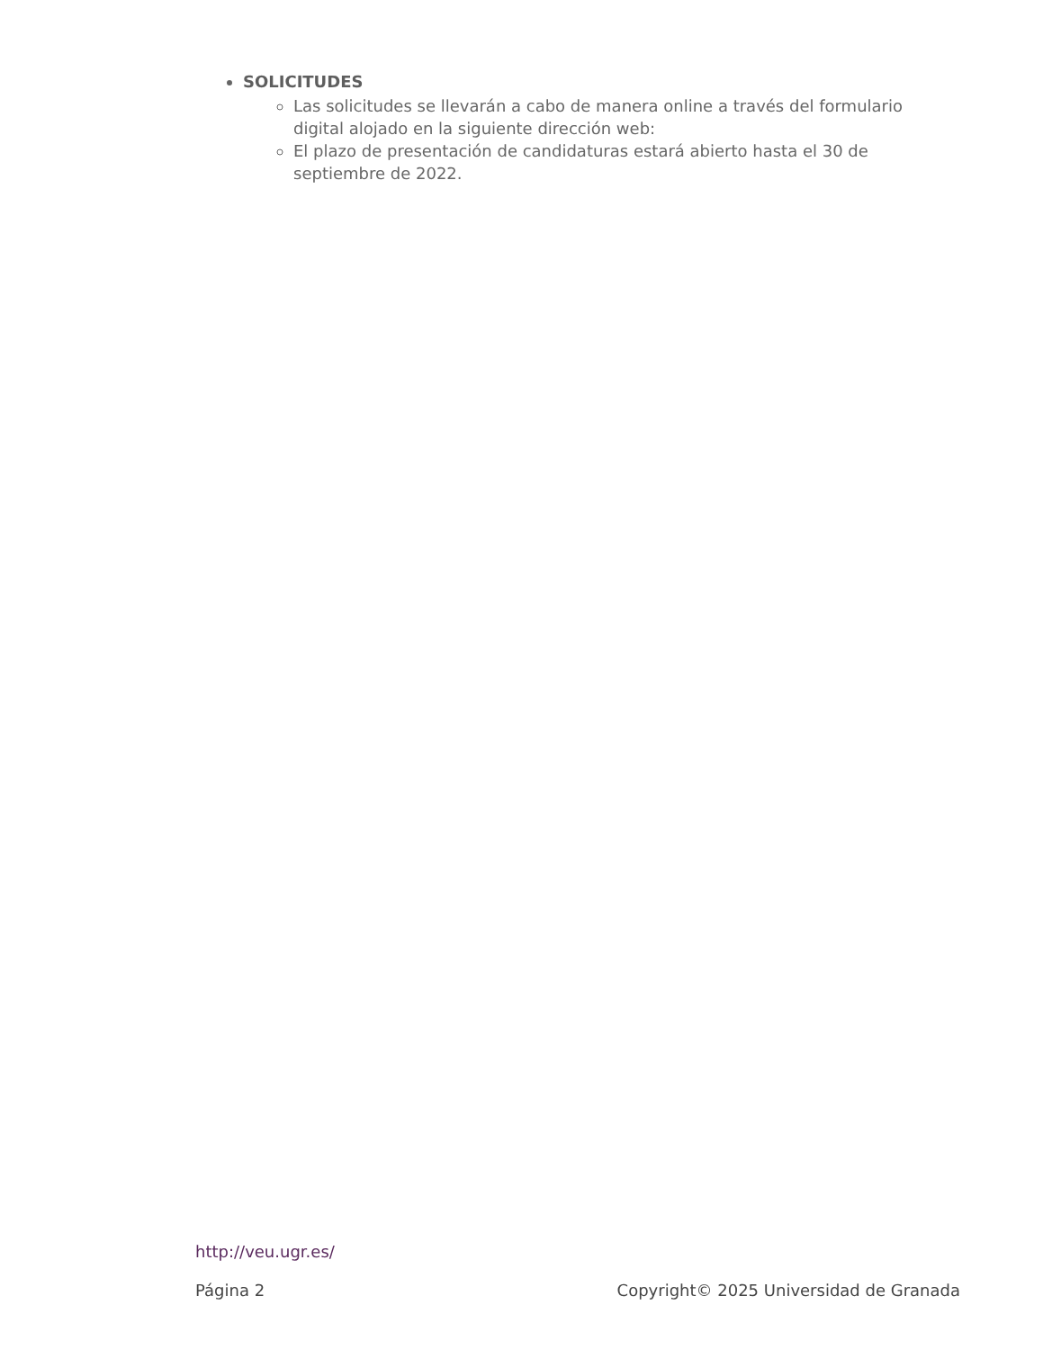SOLICITUDES
Las solicitudes se llevarán a cabo de manera online a través del formulario digital alojado en la siguiente dirección web:
El plazo de presentación de candidaturas estará abierto hasta el 30 de septiembre de 2022.
http://veu.ugr.es/
Página 2 Copyright© 2025 Universidad de Granada